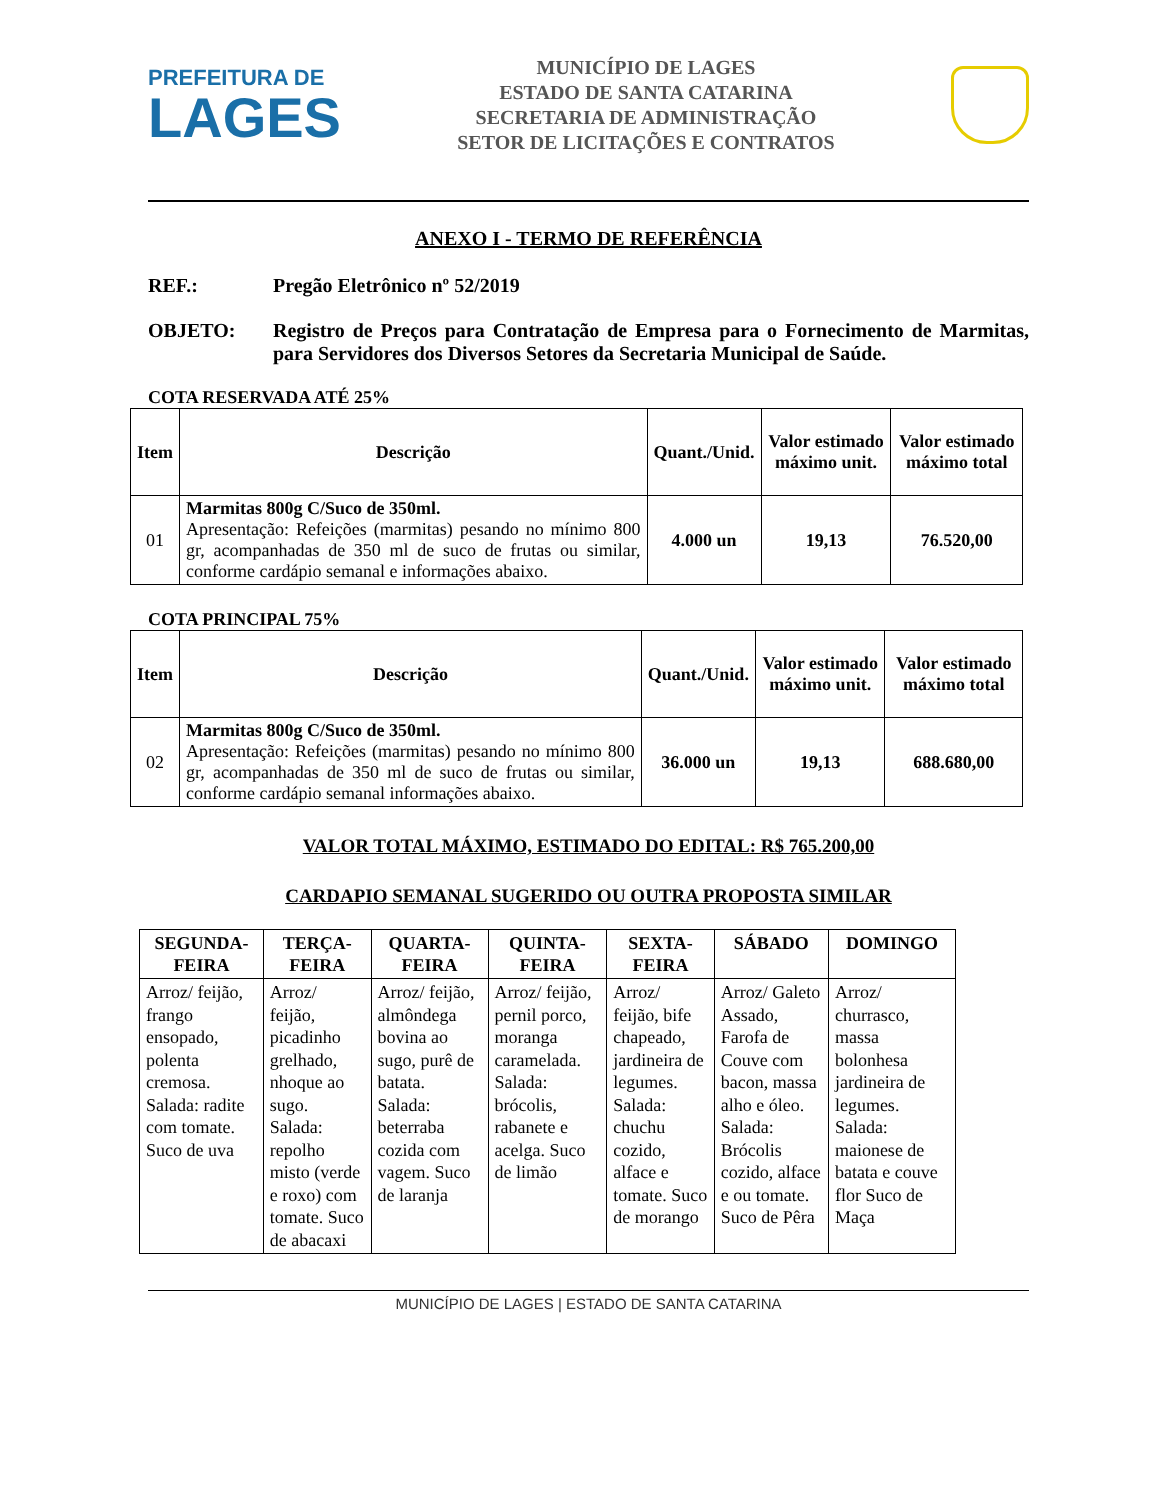PREFEITURA DE
LAGES
MUNICÍPIO DE LAGES
ESTADO DE SANTA CATARINA
SECRETARIA DE ADMINISTRAÇÃO
SETOR DE LICITAÇÕES E CONTRATOS
ANEXO I - TERMO DE REFERÊNCIA
REF.: Pregão Eletrônico nº 52/2019
OBJETO: Registro de Preços para Contratação de Empresa para o Fornecimento de Marmitas, para Servidores dos Diversos Setores da Secretaria Municipal de Saúde.
COTA RESERVADA ATÉ 25%
| Item | Descrição | Quant./Unid. | Valor estimado máximo unit. | Valor estimado máximo total |
| --- | --- | --- | --- | --- |
| 01 | Marmitas 800g C/Suco de 350ml. Apresentação: Refeições (marmitas) pesando no mínimo 800 gr, acompanhadas de 350 ml de suco de frutas ou similar, conforme cardápio semanal e informações abaixo. | 4.000 un | 19,13 | 76.520,00 |
COTA PRINCIPAL 75%
| Item | Descrição | Quant./Unid. | Valor estimado máximo unit. | Valor estimado máximo total |
| --- | --- | --- | --- | --- |
| 02 | Marmitas 800g C/Suco de 350ml. Apresentação: Refeições (marmitas) pesando no mínimo 800 gr, acompanhadas de 350 ml de suco de frutas ou similar, conforme cardápio semanal informações abaixo. | 36.000 un | 19,13 | 688.680,00 |
VALOR TOTAL MÁXIMO, ESTIMADO DO EDITAL: R$ 765.200,00
CARDAPIO SEMANAL SUGERIDO OU OUTRA PROPOSTA SIMILAR
| SEGUNDA-FEIRA | TERÇA-FEIRA | QUARTA-FEIRA | QUINTA-FEIRA | SEXTA-FEIRA | SÁBADO | DOMINGO |
| --- | --- | --- | --- | --- | --- | --- |
| Arroz/ feijão, frango ensopado, polenta cremosa. Salada: radite com tomate. Suco de uva | Arroz/ feijão, picadinho grelhado, nhoque ao sugo. Salada: repolho misto (verde e roxo) com tomate. Suco de abacaxi | Arroz/ feijão, almôndega bovina ao sugo, purê de batata. Salada: beterraba cozida com vagem. Suco de laranja | Arroz/ feijão, pernil porco, moranga caramelada. Salada: brócolis, rabanete e acelga. Suco de limão | Arroz/ feijão, bife chapeado, jardineira de legumes. Salada: chuchu cozido, alface e tomate. Suco de morango | Arroz/ Galeto Assado, Farofa de Couve com bacon, massa alho e óleo. Salada: Brócolis cozido, alface e ou tomate. Suco de Pêra | Arroz/ churrasco, massa bolonhesa jardineira de legumes. Salada: maionese de batata e couve flor Suco de Maça |
MUNICÍPIO DE LAGES | ESTADO DE SANTA CATARINA